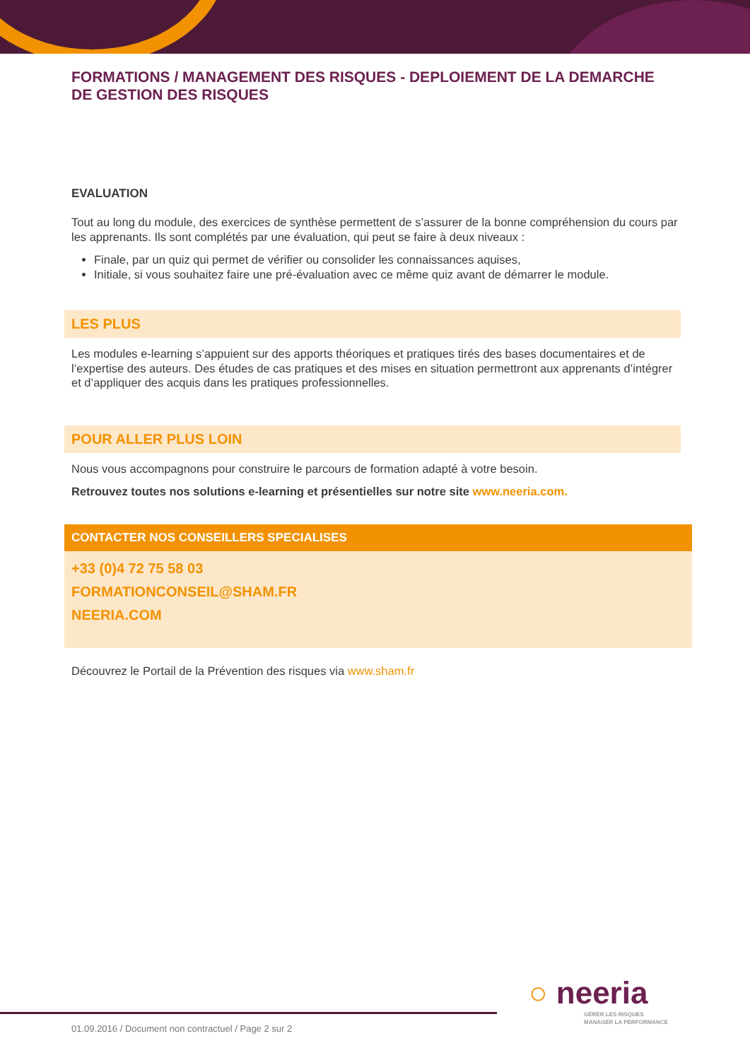FORMATIONS / MANAGEMENT DES RISQUES - DEPLOIEMENT DE LA DEMARCHE DE GESTION DES RISQUES
EVALUATION
Tout au long du module, des exercices de synthèse permettent de s’assurer de la bonne compréhension du cours par les apprenants. Ils sont complétés par une évaluation, qui peut se faire à deux niveaux :
Finale, par un quiz qui permet de vérifier ou consolider les connaissances aquises,
Initiale, si vous souhaitez faire une pré-évaluation avec ce même quiz avant de démarrer le module.
LES PLUS
Les modules e-learning s’appuient sur des apports théoriques et pratiques tirés des bases documentaires et de l’expertise des auteurs. Des études de cas pratiques et des mises en situation permettront aux apprenants d’intégrer et d’appliquer des acquis dans les pratiques professionnelles.
POUR ALLER PLUS LOIN
Nous vous accompagnons pour construire le parcours de formation adapté à votre besoin.
Retrouvez toutes nos solutions e-learning et présentielles sur notre site www.neeria.com.
CONTACTER NOS CONSEILLERS SPECIALISES
+33 (0)4 72 75 58 03
FORMATIONCONSEIL@SHAM.FR
NEERIA.COM
Découvrez le Portail de la Prévention des risques via www.sham.fr
○ neeria
GÉRER LES RISQUES
MANAGER LA PERFORMANCE
01.09.2016 / Document non contractuel / Page 2 sur 2